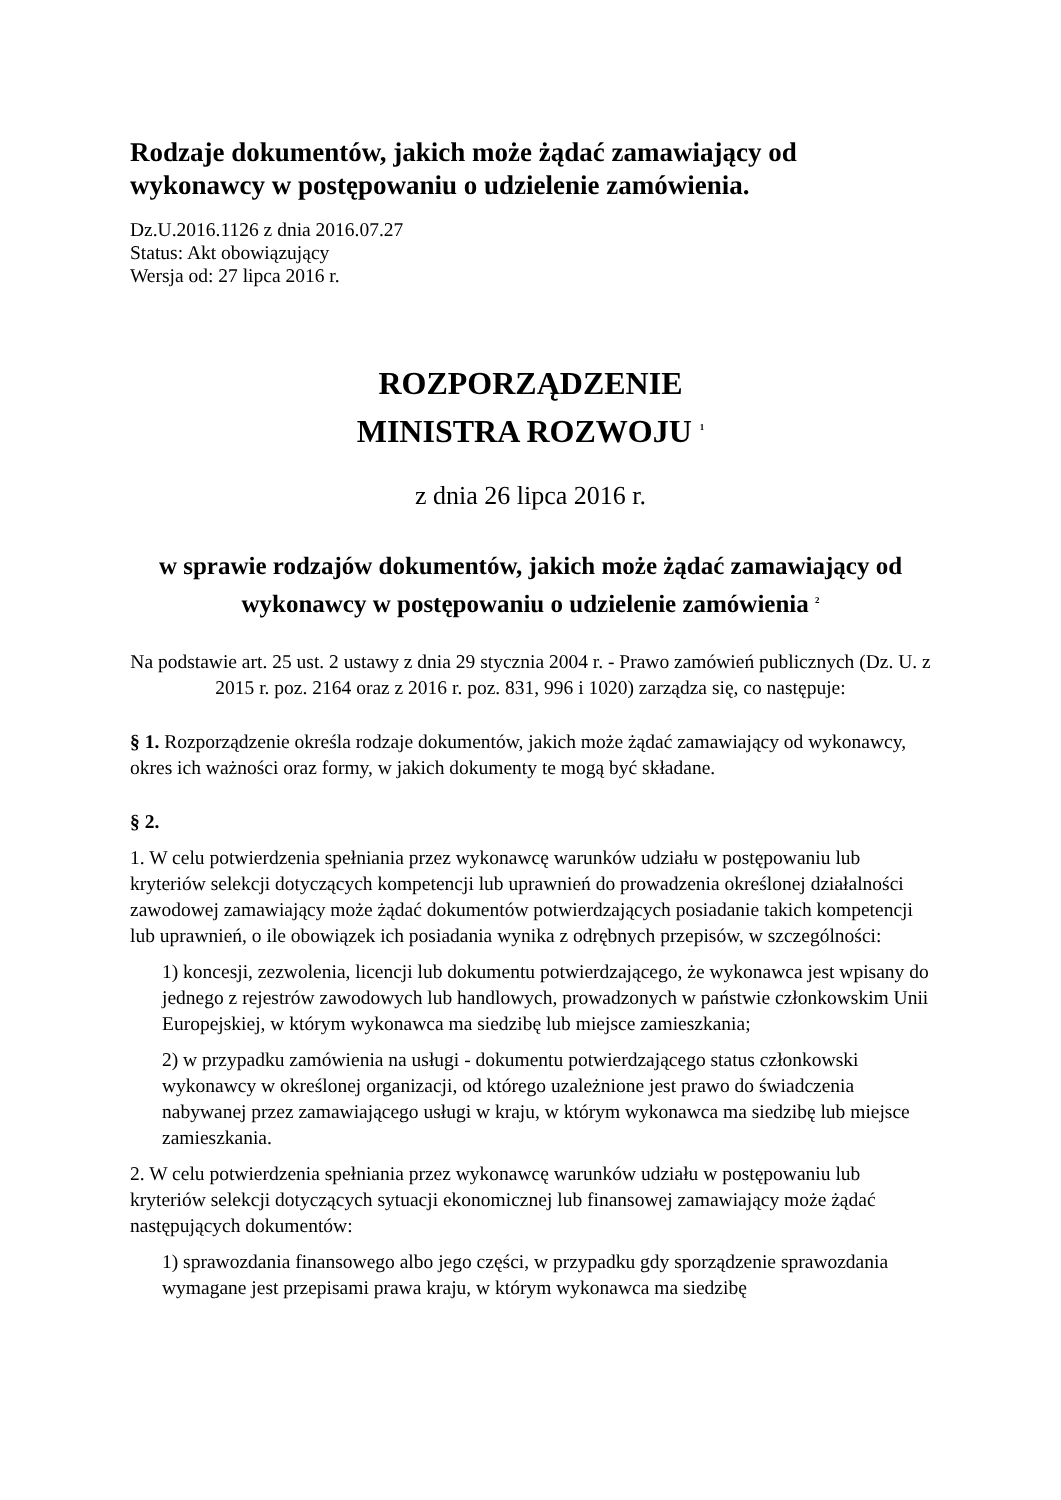Rodzaje dokumentów, jakich może żądać zamawiający od wykonawcy w postępowaniu o udzielenie zamówienia.
Dz.U.2016.1126 z dnia 2016.07.27
Status: Akt obowiązujący
Wersja od: 27 lipca 2016 r.
ROZPORZĄDZENIE
MINISTRA ROZWOJU <sup>1</sup>
z dnia 26 lipca 2016 r.
w sprawie rodzajów dokumentów, jakich może żądać zamawiający od wykonawcy w postępowaniu o udzielenie zamówienia <sup>2</sup>
Na podstawie art. 25 ust. 2 ustawy z dnia 29 stycznia 2004 r. - Prawo zamówień publicznych (Dz. U. z 2015 r. poz. 2164 oraz z 2016 r. poz. 831, 996 i 1020) zarządza się, co następuje:
§ 1. Rozporządzenie określa rodzaje dokumentów, jakich może żądać zamawiający od wykonawcy, okres ich ważności oraz formy, w jakich dokumenty te mogą być składane.
§ 2.
1. W celu potwierdzenia spełniania przez wykonawcę warunków udziału w postępowaniu lub kryteriów selekcji dotyczących kompetencji lub uprawnień do prowadzenia określonej działalności zawodowej zamawiający może żądać dokumentów potwierdzających posiadanie takich kompetencji lub uprawnień, o ile obowiązek ich posiadania wynika z odrębnych przepisów, w szczególności:
1) koncesji, zezwolenia, licencji lub dokumentu potwierdzającego, że wykonawca jest wpisany do jednego z rejestrów zawodowych lub handlowych, prowadzonych w państwie członkowskim Unii Europejskiej, w którym wykonawca ma siedzibę lub miejsce zamieszkania;
2) w przypadku zamówienia na usługi - dokumentu potwierdzającego status członkowski wykonawcy w określonej organizacji, od którego uzależnione jest prawo do świadczenia nabywanej przez zamawiającego usługi w kraju, w którym wykonawca ma siedzibę lub miejsce zamieszkania.
2. W celu potwierdzenia spełniania przez wykonawcę warunków udziału w postępowaniu lub kryteriów selekcji dotyczących sytuacji ekonomicznej lub finansowej zamawiający może żądać następujących dokumentów:
1) sprawozdania finansowego albo jego części, w przypadku gdy sporządzenie sprawozdania wymagane jest przepisami prawa kraju, w którym wykonawca ma siedzibę